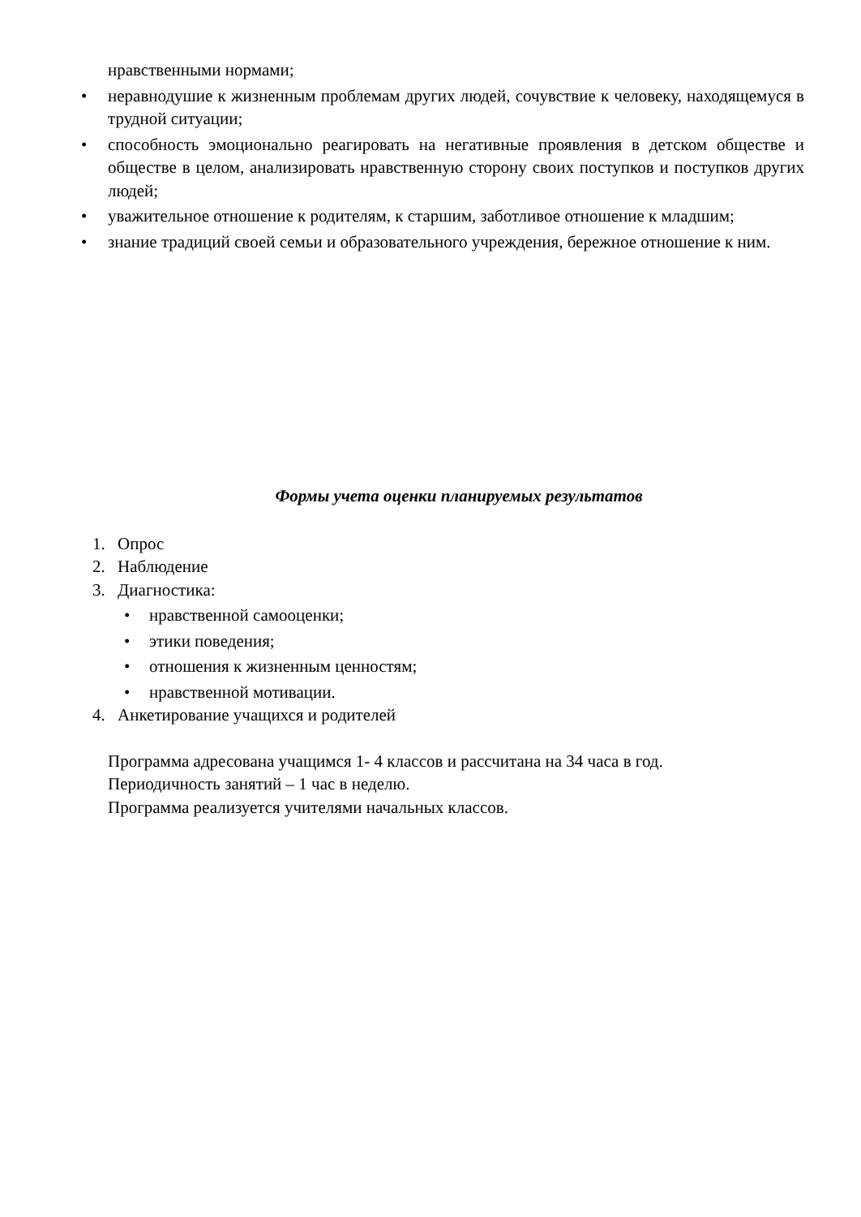нравственными нормами;
• неравнодушие к жизненным проблемам других людей, сочувствие к человеку, находящемуся в трудной ситуации;
• способность эмоционально реагировать на негативные проявления в детском обществе и обществе в целом, анализировать нравственную сторону своих поступков и поступков других людей;
• уважительное отношение к родителям, к старшим, заботливое отношение к младшим;
• знание традиций своей семьи и образовательного учреждения, бережное отношение к ним.
Формы учета оценки планируемых результатов
1. Опрос
2. Наблюдение
3. Диагностика:
• нравственной самооценки;
• этики поведения;
• отношения к жизненным ценностям;
• нравственной мотивации.
4. Анкетирование учащихся и родителей
Программа адресована учащимся 1- 4 классов и рассчитана на 34 часа в год.
Периодичность занятий – 1 час в неделю.
Программа реализуется учителями начальных классов.